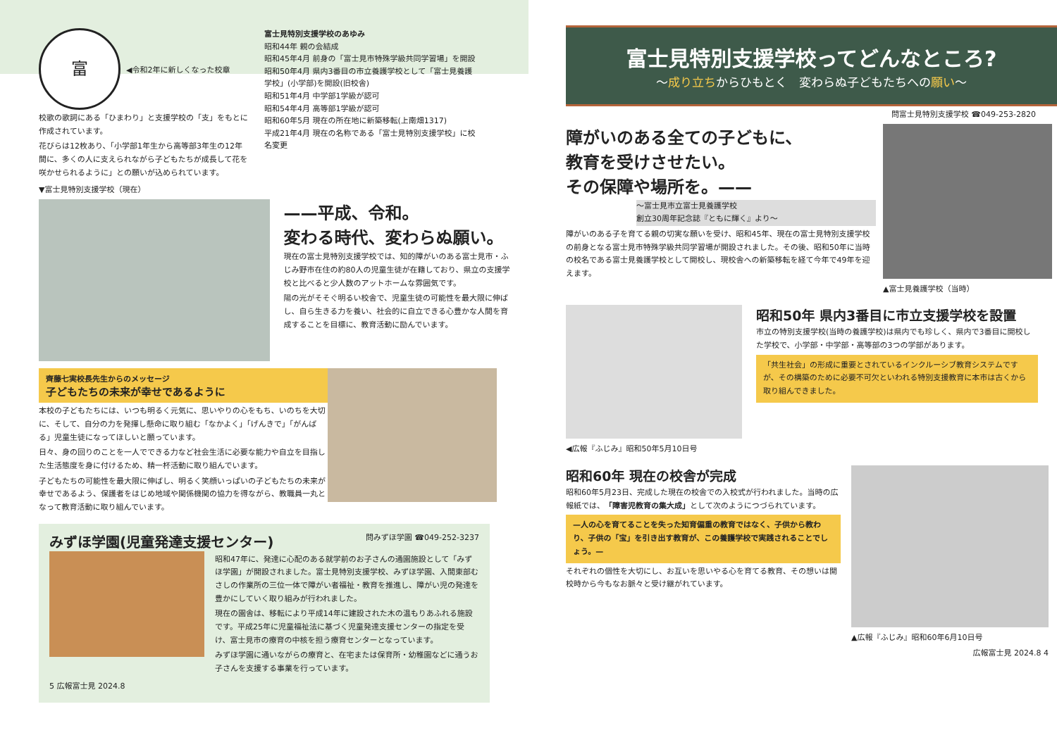富
◀令和2年に新しくなった校章
校歌の歌詞にある「ひまわり」と支援学校の「支」をもとに作成されています。
花びらは12枚あり、「小学部1年生から高等部3年生の12年間に、多くの人に支えられながら子どもたちが成長して花を咲かせられるように」との願いが込められています。
富士見特別支援学校のあゆみ
昭和44年 親の会結成
昭和45年4月 前身の「富士見市特殊学級共同学習場」を開設
昭和50年4月 県内3番目の市立養護学校として「富士見養護学校」(小学部)を開設(旧校舎)
昭和51年4月 中学部1学級が認可
昭和54年4月 高等部1学級が認可
昭和60年5月 現在の所在地に新築移転(上南畑1317)
平成21年4月 現在の名称である「富士見特別支援学校」に校名変更
▼富士見特別支援学校（現在）
——平成、令和。
変わる時代、変わらぬ願い。
現在の富士見特別支援学校では、知的障がいのある富士見市・ふじみ野市在住の約80人の児童生徒が在籍しており、県立の支援学校と比べると少人数のアットホームな雰囲気です。
陽の光がそそぐ明るい校舎で、児童生徒の可能性を最大限に伸ばし、自ら生きる力を養い、社会的に自立できる心豊かな人間を育成することを目標に、教育活動に励んでいます。
齊藤七実校長先生からのメッセージ
子どもたちの未来が幸せであるように
本校の子どもたちには、いつも明るく元気に、思いやりの心をもち、いのちを大切に、そして、自分の力を発揮し懸命に取り組む「なかよく」「げんきで」「がんばる」児童生徒になってほしいと願っています。
日々、身の回りのことを一人でできる力など社会生活に必要な能力や自立を目指した生活態度を身に付けるため、精一杯活動に取り組んでいます。
子どもたちの可能性を最大限に伸ばし、明るく笑顔いっぱいの子どもたちの未来が幸せであるよう、保護者をはじめ地域や関係機関の協力を得ながら、教職員一丸となって教育活動に取り組んでいます。
みずほ学園(児童発達支援センター) 問みずほ学園 ☎049-252-3237
昭和47年に、発達に心配のある就学前のお子さんの通園施設として「みずほ学園」が開設されました。富士見特別支援学校、みずほ学園、入間東部むさしの作業所の三位一体で障がい者福祉・教育を推進し、障がい児の発達を豊かにしていく取り組みが行われました。
現在の園舎は、移転により平成14年に建設された木の温もりあふれる施設です。平成25年に児童福祉法に基づく児童発達支援センターの指定を受け、富士見市の療育の中核を担う療育センターとなっています。
みずほ学園に通いながらの療育と、在宅または保育所・幼稚園などに通うお子さんを支援する事業を行っています。
5 広報富士見 2024.8
富士見特別支援学校ってどんなところ?
～成り立ちからひもとく　変わらぬ子どもたちへの願い～
問富士見特別支援学校 ☎049-253-2820
障がいのある全ての子どもに、
教育を受けさせたい。
その保障や場所を。——
～富士見市立富士見養護学校
創立30周年記念誌『ともに輝く』より～
障がいのある子を育てる親の切実な願いを受け、昭和45年、現在の富士見特別支援学校の前身となる富士見市特殊学級共同学習場が開設されました。その後、昭和50年に当時の校名である富士見養護学校として開校し、現校舎への新築移転を経て今年で49年を迎えます。
▲富士見養護学校（当時）
◀広報『ふじみ』昭和50年5月10日号
昭和50年 県内3番目に市立支援学校を設置
市立の特別支援学校(当時の養護学校)は県内でも珍しく、県内で3番目に開校した学校で、小学部・中学部・高等部の3つの学部があります。
「共生社会」の形成に重要とされているインクルーシブ教育システムですが、その構築のために必要不可欠といわれる特別支援教育に本市は古くから取り組んできました。
昭和60年 現在の校舎が完成
昭和60年5月23日、完成した現在の校舎での入校式が行われました。当時の広報紙では、「障害児教育の集大成」として次のようにつづられています。
—人の心を育てることを失った知育偏重の教育ではなく、子供から教わり、子供の「宝」を引き出す教育が、この養護学校で実践されることでしょう。—
それぞれの個性を大切にし、お互いを思いやる心を育てる教育、その想いは開校時から今もなお脈々と受け継がれています。
▲広報『ふじみ』昭和60年6月10日号
広報富士見 2024.8 4